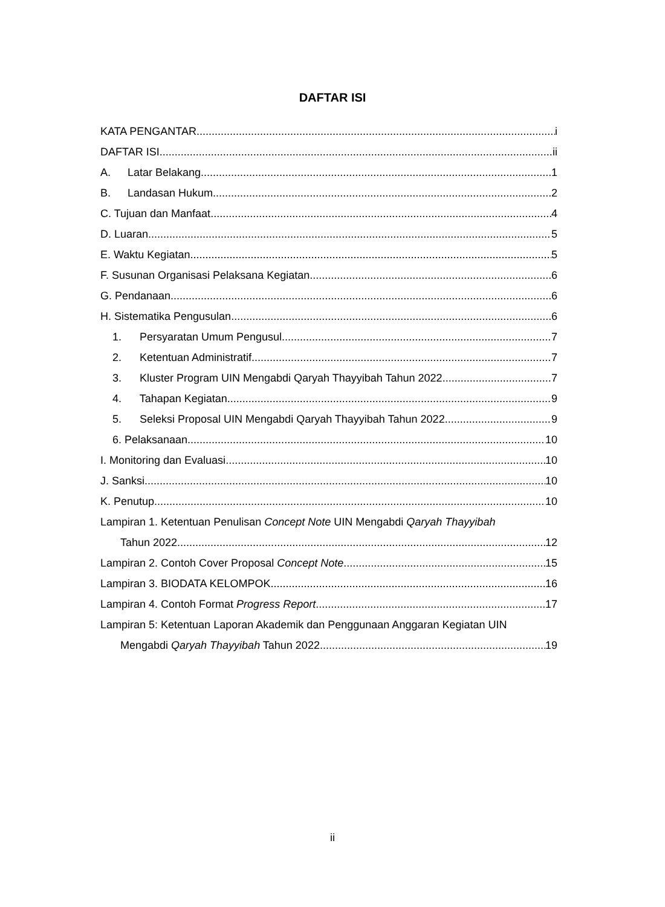DAFTAR ISI
KATA PENGANTAR i
DAFTAR ISI ii
A. Latar Belakang 1
B. Landasan Hukum 2
C. Tujuan dan Manfaat 4
D. Luaran 5
E. Waktu Kegiatan 5
F. Susunan Organisasi Pelaksana Kegiatan 6
G. Pendanaan 6
H. Sistematika Pengusulan 6
1. Persyaratan Umum Pengusul 7
2. Ketentuan Administratif 7
3. Kluster Program UIN Mengabdi Qaryah Thayyibah Tahun 2022 7
4. Tahapan Kegiatan 9
5. Seleksi Proposal UIN Mengabdi Qaryah Thayyibah Tahun 2022 9
6. Pelaksanaan 10
I. Monitoring dan Evaluasi 10
J. Sanksi 10
K. Penutup 10
Lampiran 1. Ketentuan Penulisan Concept Note UIN Mengabdi Qaryah Thayyibah
Tahun 2022 12
Lampiran 2. Contoh Cover Proposal Concept Note 15
Lampiran 3. BIODATA KELOMPOK 16
Lampiran 4. Contoh Format Progress Report 17
Lampiran 5: Ketentuan Laporan Akademik dan Penggunaan Anggaran Kegiatan UIN
Mengabdi Qaryah Thayyibah Tahun 2022 19
ii